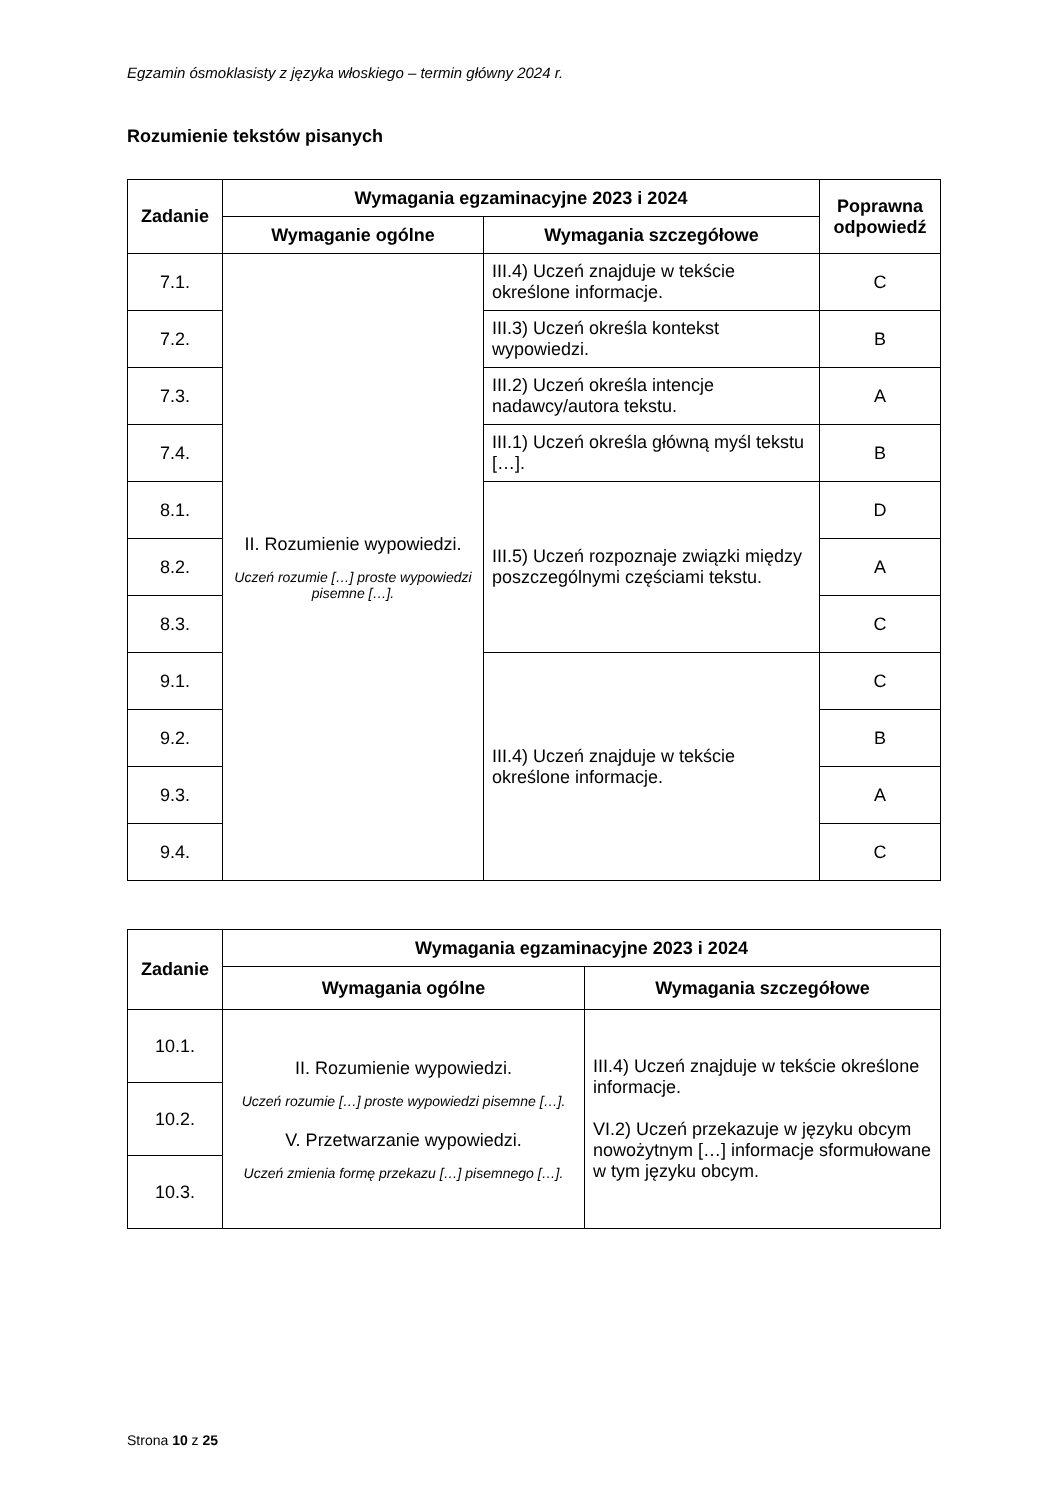Egzamin ósmoklasisty z języka włoskiego – termin główny 2024 r.
Rozumienie tekstów pisanych
| Zadanie | Wymagania egzaminacyjne 2023 i 2024 | | Poprawna odpowiedź |
| --- | --- | --- | --- |
| | Wymaganie ogólne | Wymagania szczegółowe | |
| 7.1. | II. Rozumienie wypowiedzi. Uczeń rozumie […] proste wypowiedzi pisemne […]. | III.4) Uczeń znajduje w tekście określone informacje. | C |
| 7.2. | | III.3) Uczeń określa kontekst wypowiedzi. | B |
| 7.3. | | III.2) Uczeń określa intencje nadawcy/autora tekstu. | A |
| 7.4. | | III.1) Uczeń określa główną myśl tekstu […]. | B |
| 8.1. | | III.5) Uczeń rozpoznaje związki między poszczególnymi częściami tekstu. | D |
| 8.2. | | | A |
| 8.3. | | | C |
| 9.1. | | III.4) Uczeń znajduje w tekście określone informacje. | C |
| 9.2. | | | B |
| 9.3. | | | A |
| 9.4. | | | C |
| Zadanie | Wymagania egzaminacyjne 2023 i 2024 | |
| --- | --- | --- |
| | Wymagania ogólne | Wymagania szczegółowe |
| 10.1. | II. Rozumienie wypowiedzi. Uczeń rozumie […] proste wypowiedzi pisemne […]. V. Przetwarzanie wypowiedzi. Uczeń zmienia formę przekazu […] pisemnego […]. | III.4) Uczeń znajduje w tekście określone informacje. VI.2) Uczeń przekazuje w języku obcym nowożytnym […] informacje sformułowane w tym języku obcym. |
| 10.2. | | |
| 10.3. | | |
Strona 10 z 25